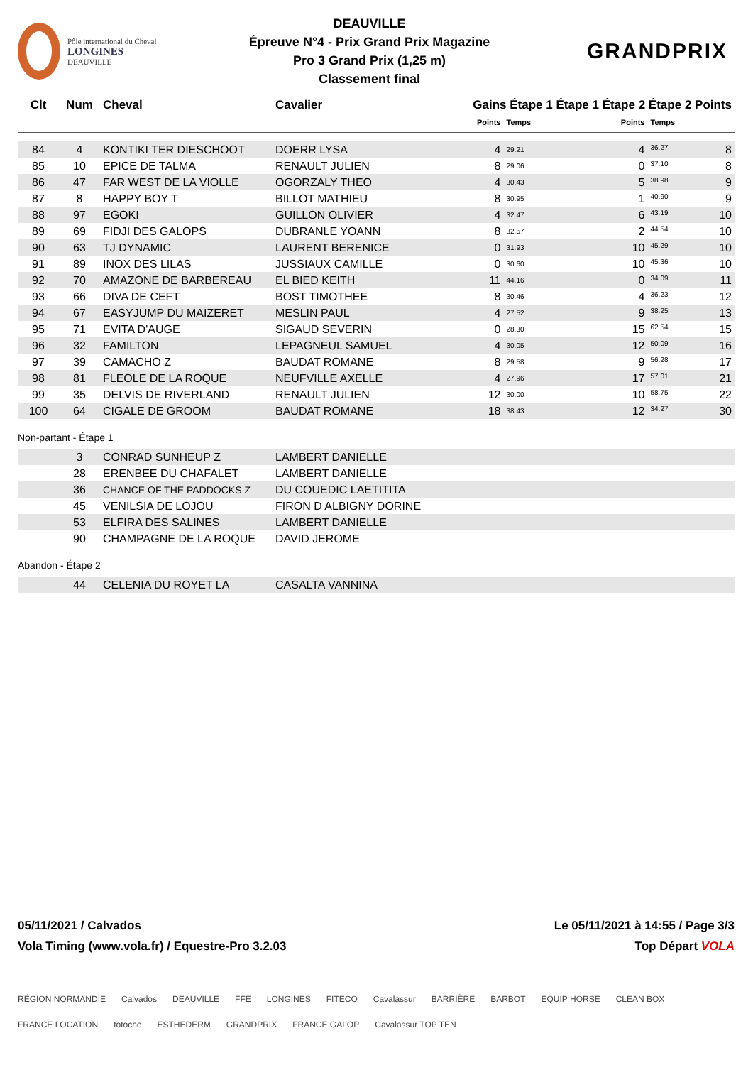Pôle international du Cheval
LONGINES
DEAUVILLE
DEAUVILLE
Épreuve N°4 - Prix Grand Prix Magazine
Pro 3 Grand Prix (1,25 m)
Classement final
GRANDPRIX
| Clt | Num | Cheval | Cavalier | Gains Étape 1 Étape 1 Étape 2 Étape 2 Points | | | | |
| --- | --- | --- | --- | --- | --- | --- | --- | --- |
| | | | | | Points | Temps | Points | Temps |
| 84 | 4 | KONTIKI TER DIESCHOOT | DOERR LYSA | | 4 | 29.21 | 4 | 36.27 8 |
| 85 | 10 | EPICE DE TALMA | RENAULT JULIEN | | 8 | 29.06 | 0 | 37.10 8 |
| 86 | 47 | FAR WEST DE LA VIOLLE | OGORZALY THEO | | 4 | 30.43 | 5 | 38.98 9 |
| 87 | 8 | HAPPY BOY T | BILLOT MATHIEU | | 8 | 30.95 | 1 | 40.90 9 |
| 88 | 97 | EGOKI | GUILLON OLIVIER | | 4 | 32.47 | 6 | 43.19 10 |
| 89 | 69 | FIDJI DES GALOPS | DUBRANLE YOANN | | 8 | 32.57 | 2 | 44.54 10 |
| 90 | 63 | TJ DYNAMIC | LAURENT BERENICE | | 0 | 31.93 | 10 | 45.29 10 |
| 91 | 89 | INOX DES LILAS | JUSSIAUX CAMILLE | | 0 | 30.60 | 10 | 45.36 10 |
| 92 | 70 | AMAZONE DE BARBEREAU | EL BIED KEITH | | 11 | 44.16 | 0 | 34.09 11 |
| 93 | 66 | DIVA DE CEFT | BOST TIMOTHEE | | 8 | 30.46 | 4 | 36.23 12 |
| 94 | 67 | EASYJUMP DU MAIZERET | MESLIN PAUL | | 4 | 27.52 | 9 | 38.25 13 |
| 95 | 71 | EVITA D'AUGE | SIGAUD SEVERIN | | 0 | 28.30 | 15 | 62.54 15 |
| 96 | 32 | FAMILTON | LEPAGNEUL SAMUEL | | 4 | 30.05 | 12 | 50.09 16 |
| 97 | 39 | CAMACHO Z | BAUDAT ROMANE | | 8 | 29.58 | 9 | 56.28 17 |
| 98 | 81 | FLEOLE DE LA ROQUE | NEUFVILLE AXELLE | | 4 | 27.96 | 17 | 57.01 21 |
| 99 | 35 | DELVIS DE RIVERLAND | RENAULT JULIEN | | 12 | 30.00 | 10 | 58.75 22 |
| 100 | 64 | CIGALE DE GROOM | BAUDAT ROMANE | | 18 | 38.43 | 12 | 34.27 30 |
Non-partant - Étape 1
| | 3 | CONRAD SUNHEUP Z | LAMBERT DANIELLE |
| | 28 | ERENBEE DU CHAFALET | LAMBERT DANIELLE |
| | 36 | CHANCE OF THE PADDOCKS Z | DU COUEDIC LAETITITA |
| | 45 | VENILSIA DE LOJOU | FIRON D ALBIGNY DORINE |
| | 53 | ELFIRA DES SALINES | LAMBERT DANIELLE |
| | 90 | CHAMPAGNE DE LA ROQUE | DAVID JEROME |
Abandon - Étape 2
| | 44 | CELENIA DU ROYET LA | CASALTA VANNINA |
05/11/2021 / Calvados Le 05/11/2021 à 14:55 / Page 3/3
Vola Timing (www.vola.fr) / Equestre-Pro 3.2.03 Top Départ VOLA
RÉGION NORMANDIE Calvados DEAUVILLE FFE LONGINES FITECO Cavalassur BARRIÈRE BARBOT EQUIP HORSE CLEAN BOX FRANCE LOCATION totoche ESTHEDERM GRANDPRIX FRANCE GALOP Cavalassur TOP TEN